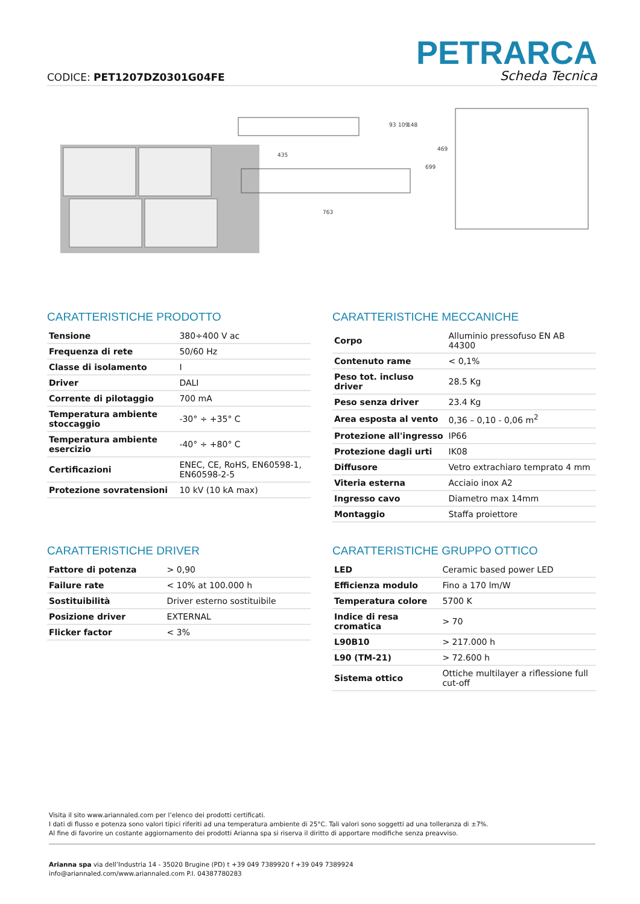CODICE: PET1207DZ0301G04FE
PETRARCA
Scheda Tecnica
435
763
93
109
148
469
699
CARATTERISTICHE PRODOTTO
| Tensione | 380÷400 V ac |
| Frequenza di rete | 50/60 Hz |
| Classe di isolamento | I |
| Driver | DALI |
| Corrente di pilotaggio | 700 mA |
| Temperatura ambiente stoccaggio | -30° ÷ +35° C |
| Temperatura ambiente esercizio | -40° ÷ +80° C |
| Certificazioni | ENEC, CE, RoHS, EN60598-1, EN60598-2-5 |
| Protezione sovratensioni | 10 kV (10 kA max) |
CARATTERISTICHE MECCANICHE
| Corpo | Alluminio pressofuso EN AB 44300 |
| Contenuto rame | < 0,1% |
| Peso tot. incluso driver | 28.5 Kg |
| Peso senza driver | 23.4 Kg |
| Area esposta al vento | 0,36 – 0,10 - 0,06 m<sup>2</sup> |
| Protezione all'ingresso | IP66 |
| Protezione dagli urti | IK08 |
| Diffusore | Vetro extrachiaro temprato 4 mm |
| Viteria esterna | Acciaio inox A2 |
| Ingresso cavo | Diametro max 14mm |
| Montaggio | Staffa proiettore |
CARATTERISTICHE DRIVER
| Fattore di potenza | > 0,90 |
| Failure rate | < 10% at 100.000 h |
| Sostituibilità | Driver esterno sostituibile |
| Posizione driver | EXTERNAL |
| Flicker factor | < 3% |
CARATTERISTICHE GRUPPO OTTICO
| LED | Ceramic based power LED |
| Efficienza modulo | Fino a 170 lm/W |
| Temperatura colore | 5700 K |
| Indice di resa cromatica | > 70 |
| L90B10 | > 217.000 h |
| L90 (TM-21) | > 72.600 h |
| Sistema ottico | Ottiche multilayer a riflessione full cut-off |
Visita il sito www.ariannaled.com per l’elenco dei prodotti certificati.
I dati di flusso e potenza sono valori tipici riferiti ad una temperatura ambiente di 25°C. Tali valori sono soggetti ad una tolleranza di ±7%.
Al fine di favorire un costante aggiornamento dei prodotti Arianna spa si riserva il diritto di apportare modifiche senza preavviso.
Arianna spa via dell’Industria 14 - 35020 Brugine (PD) t +39 049 7389920 f +39 049 7389924
info@ariannaled.com/www.ariannaled.com P.I. 04387780283